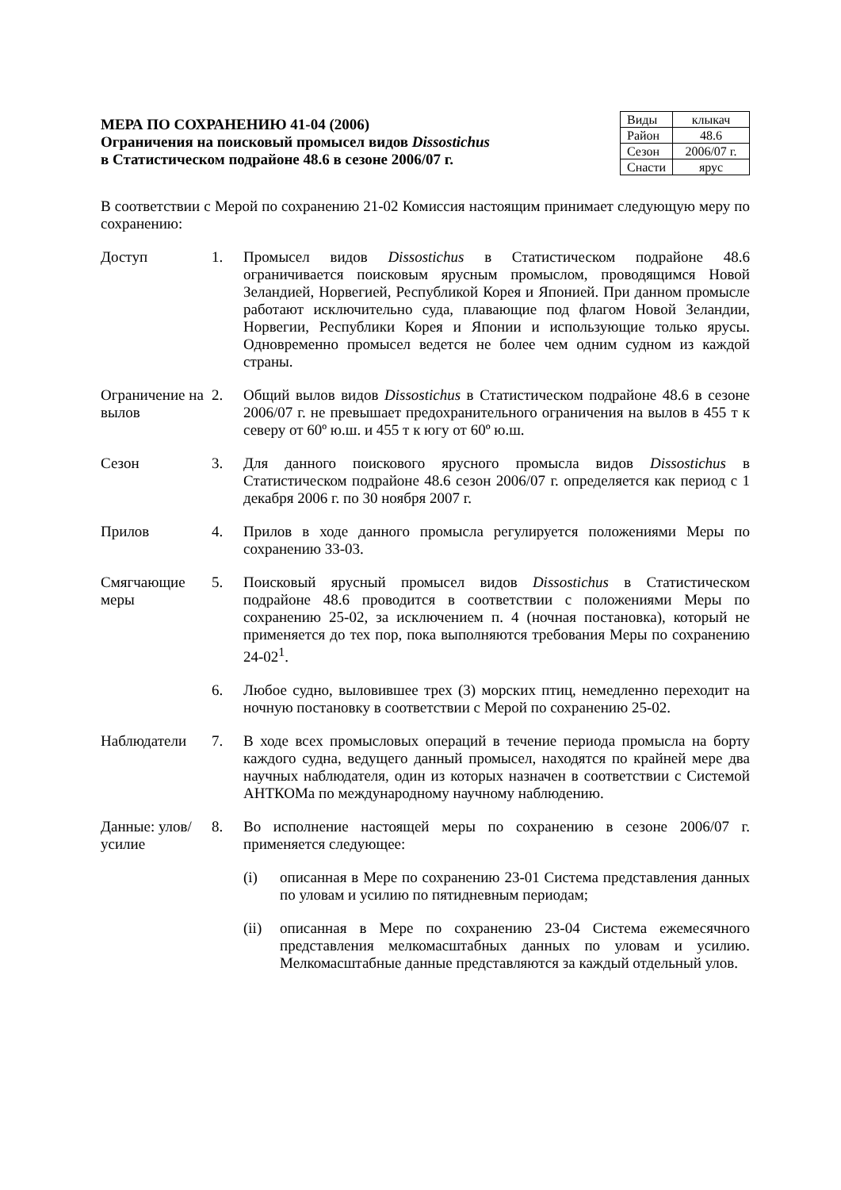МЕРА ПО СОХРАНЕНИЮ 41-04 (2006)
Ограничения на поисковый промысел видов Dissostichus
в Статистическом подрайоне 48.6 в сезоне 2006/07 г.
| Виды | клыкач |
| Район | 48.6 |
| Сезон | 2006/07 г. |
| Снасти | ярус |
В соответствии с Мерой по сохранению 21-02 Комиссия настоящим принимает следующую меру по сохранению:
Доступ 1. Промысел видов Dissostichus в Статистическом подрайоне 48.6 ограничивается поисковым ярусным промыслом, проводящимся Новой Зеландией, Норвегией, Республикой Корея и Японией. При данном промысле работают исключительно суда, плавающие под флагом Новой Зеландии, Норвегии, Республики Корея и Японии и использующие только ярусы. Одновременно промысел ведется не более чем одним судном из каждой страны.
Ограничение на вылов
2. Общий вылов видов Dissostichus в Статистическом подрайоне 48.6 в сезоне 2006/07 г. не превышает предохранительного ограничения на вылов в 455 т к северу от 60º ю.ш. и 455 т к югу от 60º ю.ш.
Сезон 3. Для данного поискового ярусного промысла видов Dissostichus в Статистическом подрайоне 48.6 сезон 2006/07 г. определяется как период с 1 декабря 2006 г. по 30 ноября 2007 г.
Прилов 4. Прилов в ходе данного промысла регулируется положениями Меры по сохранению 33-03.
Смягчающие меры
5. Поисковый ярусный промысел видов Dissostichus в Статистическом подрайоне 48.6 проводится в соответствии с положениями Меры по сохранению 25-02, за исключением п. 4 (ночная постановка), который не применяется до тех пор, пока выполняются требования Меры по сохранению 24-02<sup>1</sup>.
6. Любое судно, выловившее трех (3) морских птиц, немедленно переходит на ночную постановку в соответствии с Мерой по сохранению 25-02.
Наблюдатели 7. В ходе всех промысловых операций в течение периода промысла на борту каждого судна, ведущего данный промысел, находятся по крайней мере два научных наблюдателя, один из которых назначен в соответствии с Системой АНТКОМа по международному научному наблюдению.
Данные: улов/усилие
8. Во исполнение настоящей меры по сохранению в сезоне 2006/07 г. применяется следующее:
(i) описанная в Мере по сохранению 23-01 Система представления данных по уловам и усилию по пятидневным периодам;
(ii) описанная в Мере по сохранению 23-04 Система ежемесячного представления мелкомасштабных данных по уловам и усилию. Мелкомасштабные данные представляются за каждый отдельный улов.